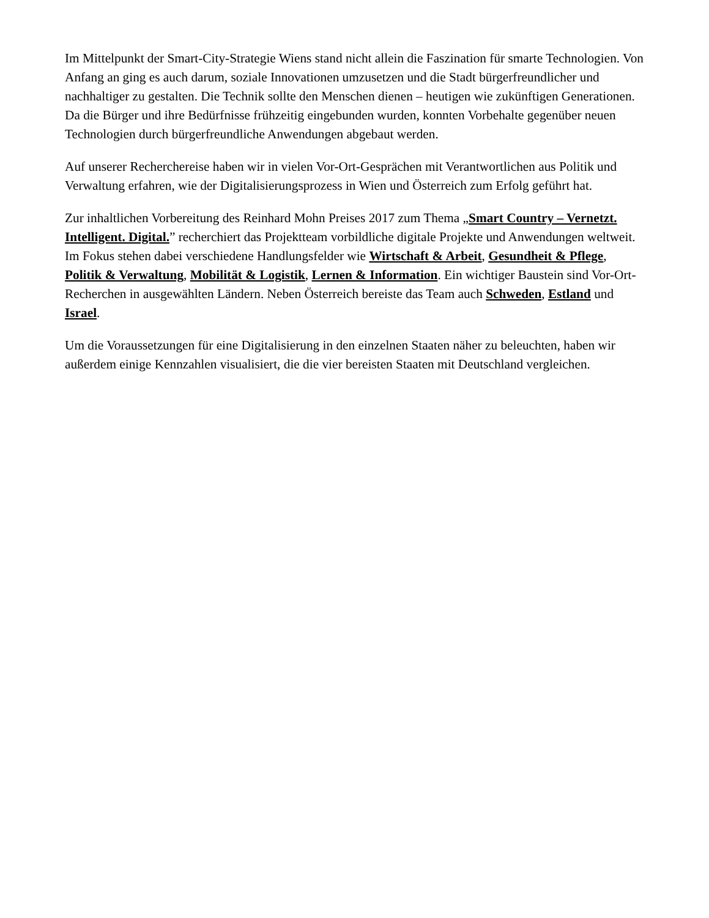Im Mittelpunkt der Smart-City-Strategie Wiens stand nicht allein die Faszination für smarte Technologien. Von Anfang an ging es auch darum, soziale Innovationen umzusetzen und die Stadt bürgerfreundlicher und nachhaltiger zu gestalten. Die Technik sollte den Menschen dienen – heutigen wie zukünftigen Generationen. Da die Bürger und ihre Bedürfnisse frühzeitig eingebunden wurden, konnten Vorbehalte gegenüber neuen Technologien durch bürgerfreundliche Anwendungen abgebaut werden.
Auf unserer Recherchereise haben wir in vielen Vor-Ort-Gesprächen mit Verantwortlichen aus Politik und Verwaltung erfahren, wie der Digitalisierungsprozess in Wien und Österreich zum Erfolg geführt hat.
Zur inhaltlichen Vorbereitung des Reinhard Mohn Preises 2017 zum Thema „Smart Country – Vernetzt. Intelligent. Digital.” recherchiert das Projektteam vorbildliche digitale Projekte und Anwendungen weltweit. Im Fokus stehen dabei verschiedene Handlungsfelder wie Wirtschaft & Arbeit, Gesundheit & Pflege, Politik & Verwaltung, Mobilität & Logistik, Lernen & Information. Ein wichtiger Baustein sind Vor-Ort-Recherchen in ausgewählten Ländern. Neben Österreich bereiste das Team auch Schweden, Estland und Israel.
Um die Voraussetzungen für eine Digitalisierung in den einzelnen Staaten näher zu beleuchten, haben wir außerdem einige Kennzahlen visualisiert, die die vier bereisten Staaten mit Deutschland vergleichen.